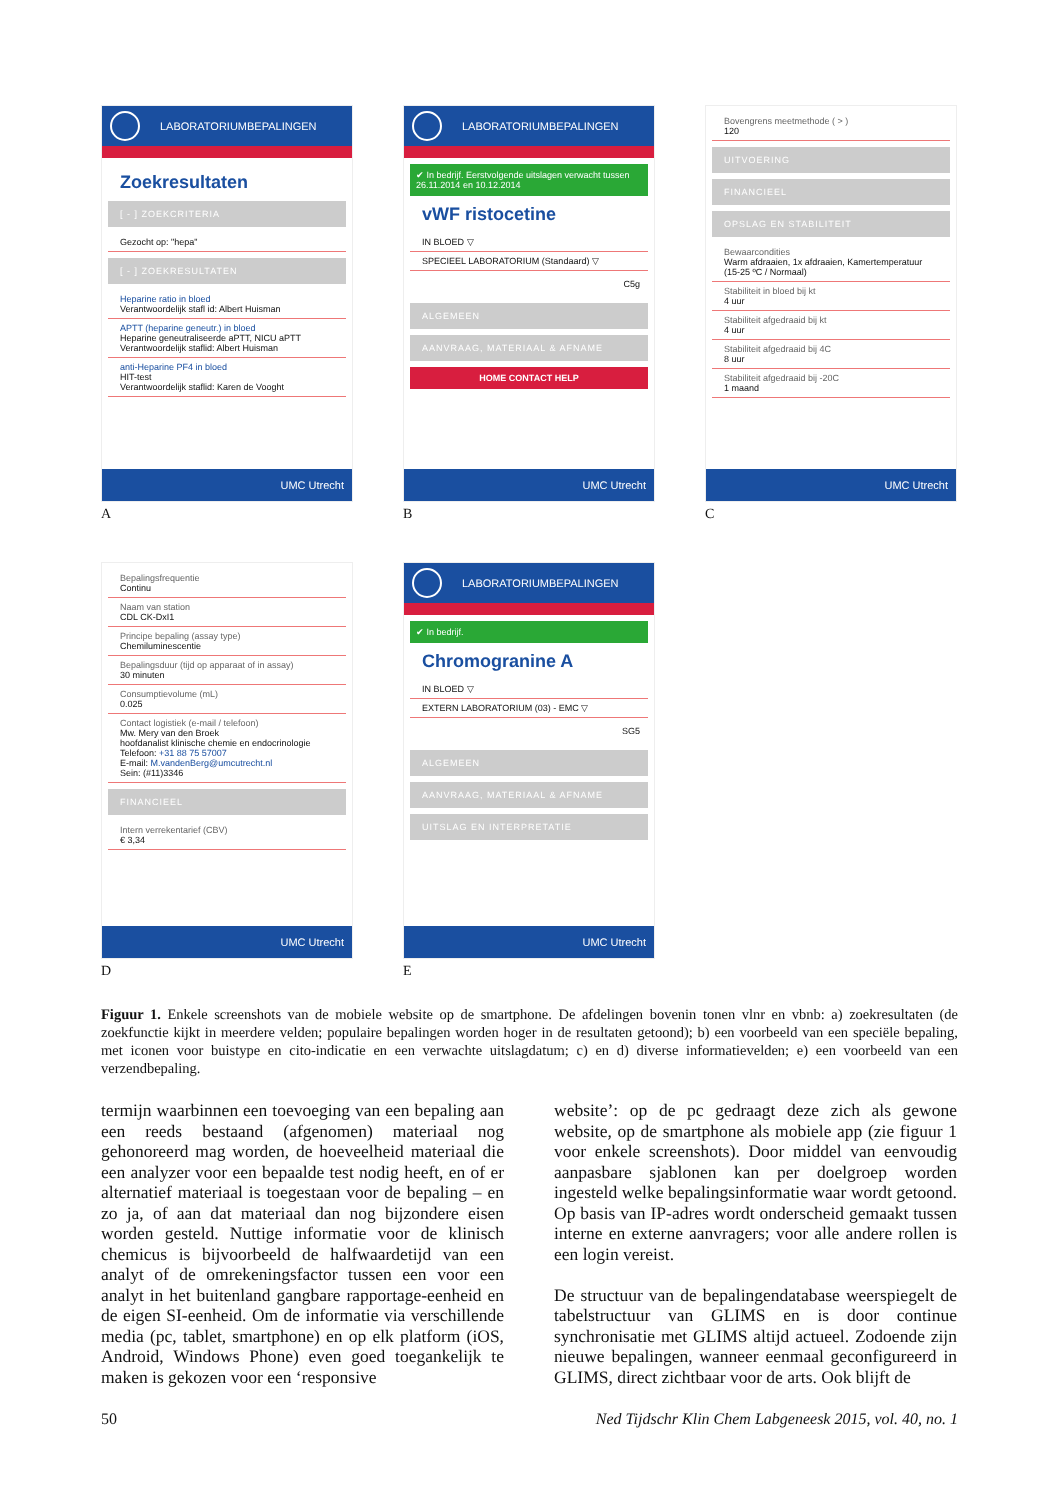LABORATORIUMBEPALINGEN
Zoekresultaten
[ - ] ZOEKCRITERIA
Gezocht op: "hepa"
[ - ] ZOEKRESULTATEN
Heparine ratio in bloed
Verantwoordelijk stafl id: Albert Huisman
APTT (heparine geneutr.) in bloed
Heparine geneutraliseerde aPTT, NICU aPTT
Verantwoordelijk staflid: Albert Huisman
anti-Heparine PF4 in bloed
HIT-test
Verantwoordelijk staflid: Karen de Vooght
UMC Utrecht
A
LABORATORIUMBEPALINGEN
✔ In bedrijf. Eerstvolgende uitslagen verwacht tussen 26.11.2014 en 10.12.2014
vWF ristocetine
IN BLOED ▽
SPECIEEL LABORATORIUM (Standaard) ▽
C5g
ALGEMEEN
AANVRAAG, MATERIAAL & AFNAME
HOME CONTACT HELP
UMC Utrecht
B
Bovengrens meetmethode ( > )
120
UITVOERING
FINANCIEEL
OPSLAG EN STABILITEIT
Bewaarcondities
Warm afdraaien, 1x afdraaien, Kamertemperatuur (15-25 ºC / Normaal)
Stabiliteit in bloed bij kt
4 uur
Stabiliteit afgedraaid bij kt
4 uur
Stabiliteit afgedraaid bij 4C
8 uur
Stabiliteit afgedraaid bij -20C
1 maand
UMC Utrecht
C
Bepalingsfrequentie
Continu
Naam van station
CDL CK-DxI1
Principe bepaling (assay type)
Chemiluminescentie
Bepalingsduur (tijd op apparaat of in assay)
30 minuten
Consumptievolume (mL)
0.025
Contact logistiek (e-mail / telefoon)
Mw. Mery van den Broek
hoofdanalist klinische chemie en endocrinologie
Telefoon: +31 88 75 57007
E-mail: M.vandenBerg@umcutrecht.nl
Sein: (#11)3346
FINANCIEEL
Intern verrekentarief (CBV)
€ 3,34
UMC Utrecht
D
LABORATORIUMBEPALINGEN
✔ In bedrijf.
Chromogranine A
IN BLOED ▽
EXTERN LABORATORIUM (03) - EMC ▽
SG5
ALGEMEEN
AANVRAAG, MATERIAAL & AFNAME
UITSLAG EN INTERPRETATIE
UMC Utrecht
E
Figuur 1. Enkele screenshots van de mobiele website op de smartphone. De afdelingen bovenin tonen vlnr en vbnb: a) zoekresultaten (de zoekfunctie kijkt in meerdere velden; populaire bepalingen worden hoger in de resultaten getoond); b) een voorbeeld van een speciële bepaling, met iconen voor buistype en cito-indicatie en een verwachte uitslagdatum; c) en d) diverse informatievelden; e) een voorbeeld van een verzendbepaling.
termijn waarbinnen een toevoeging van een bepaling aan een reeds bestaand (afgenomen) materiaal nog gehonoreerd mag worden, de hoeveelheid materiaal die een analyzer voor een bepaalde test nodig heeft, en of er alternatief materiaal is toegestaan voor de bepaling – en zo ja, of aan dat materiaal dan nog bijzondere eisen worden gesteld. Nuttige informatie voor de klinisch chemicus is bijvoorbeeld de halfwaardetijd van een analyt of de omrekeningsfactor tussen een voor een analyt in het buitenland gangbare rapportage-eenheid en de eigen SI-eenheid. Om de informatie via verschillende media (pc, tablet, smartphone) en op elk platform (iOS, Android, Windows Phone) even goed toegankelijk te maken is gekozen voor een ‘responsive
website’: op de pc gedraagt deze zich als gewone website, op de smartphone als mobiele app (zie figuur 1 voor enkele screenshots). Door middel van eenvoudig aanpasbare sjablonen kan per doelgroep worden ingesteld welke bepalingsinformatie waar wordt getoond. Op basis van IP-adres wordt onderscheid gemaakt tussen interne en externe aanvragers; voor alle andere rollen is een login vereist.
De structuur van de bepalingendatabase weerspiegelt de tabelstructuur van GLIMS en is door continue synchronisatie met GLIMS altijd actueel. Zodoende zijn nieuwe bepalingen, wanneer eenmaal geconfigureerd in GLIMS, direct zichtbaar voor de arts. Ook blijft de
50 Ned Tijdschr Klin Chem Labgeneesk 2015, vol. 40, no. 1